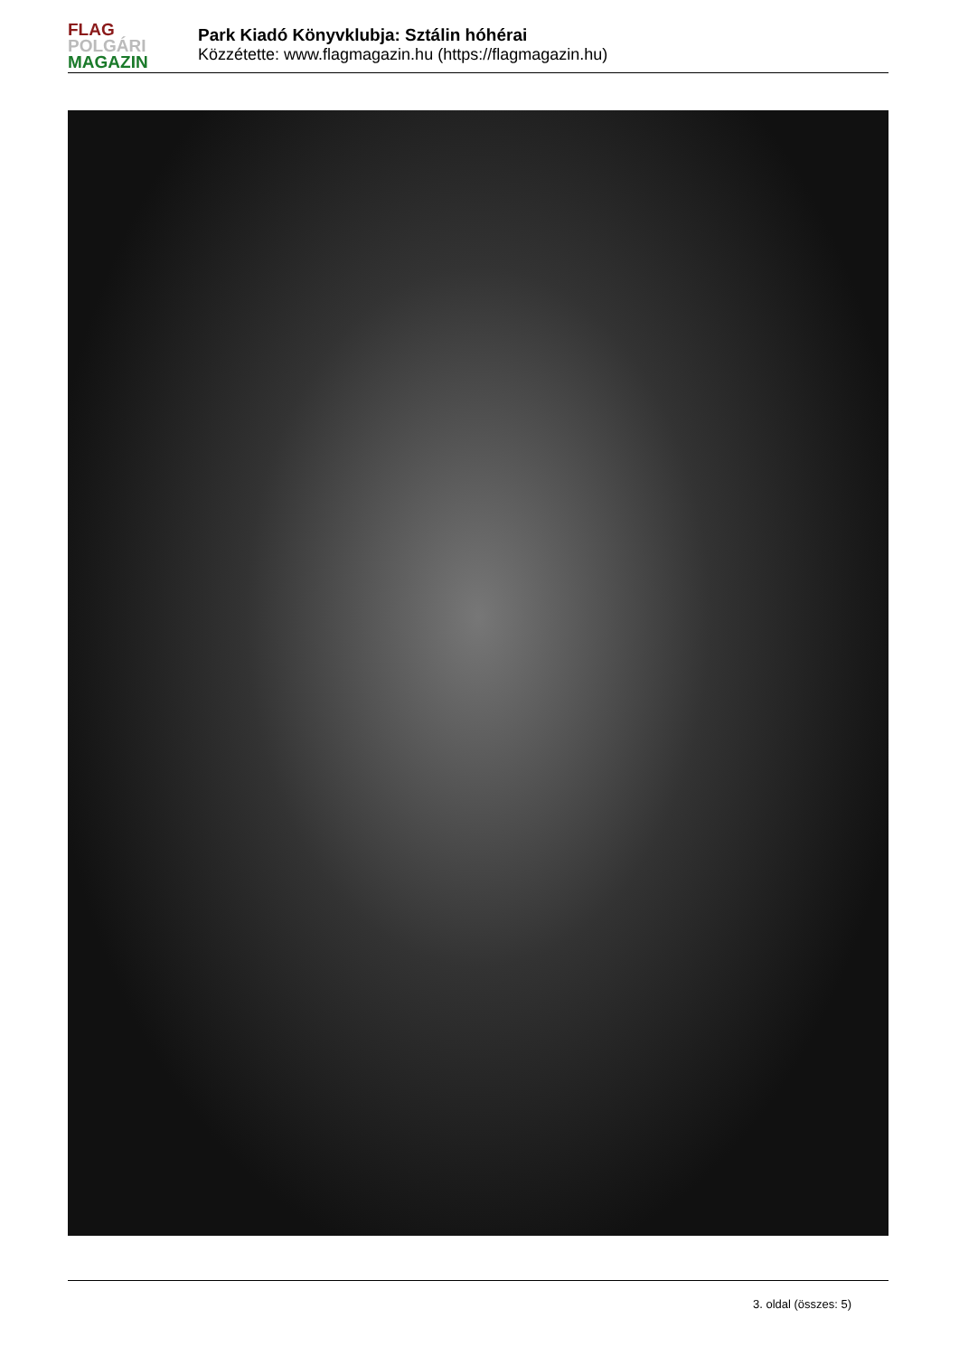FLAG
POLGÁRI
MAGAZIN
Park Kiadó Könyvklubja: Sztálin hóhérai
Közzétette: www.flagmagazin.hu (https://flagmagazin.hu)
3. oldal (összes: 5)